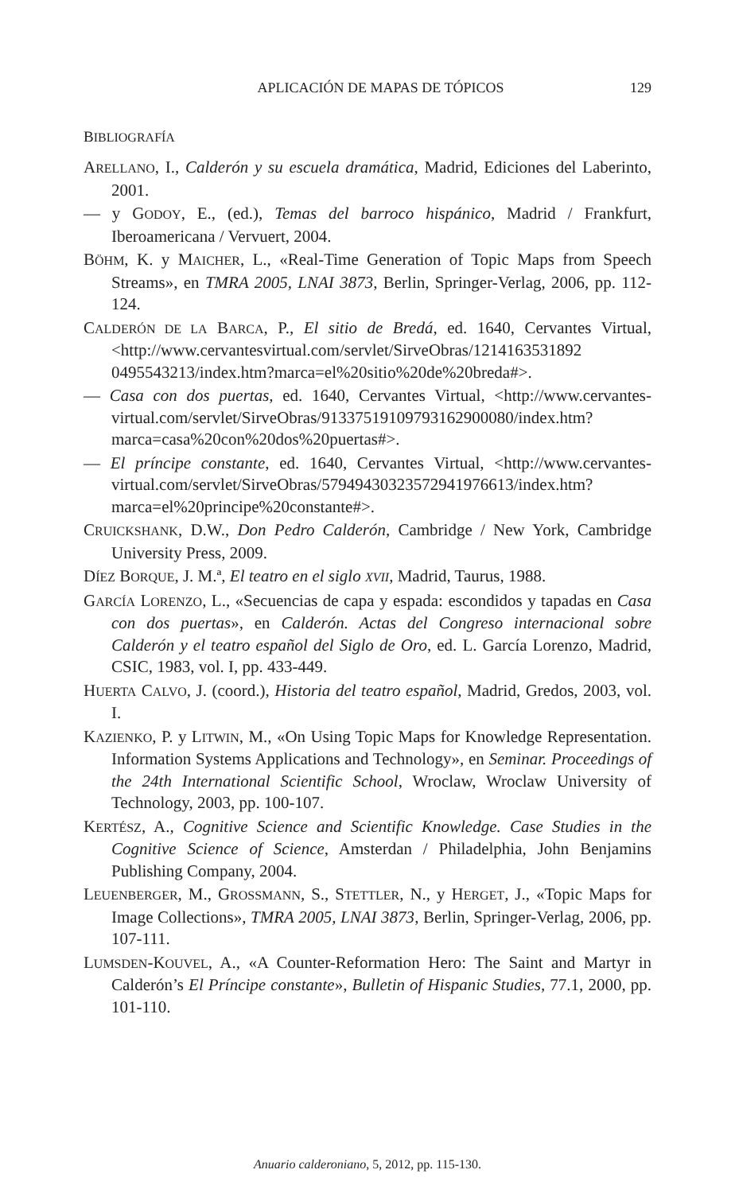APLICACIÓN DE MAPAS DE TÓPICOS 129
BIBLIOGRAFÍA
ARELLANO, I., Calderón y su escuela dramática, Madrid, Ediciones del Laberinto, 2001.
— y GODOY, E., (ed.), Temas del barroco hispánico, Madrid / Frankfurt, Iberoamericana / Vervuert, 2004.
BÖHM, K. y MAICHER, L., «Real-Time Generation of Topic Maps from Speech Streams», en TMRA 2005, LNAI 3873, Berlin, Springer-Verlag, 2006, pp. 112-124.
CALDERÓN DE LA BARCA, P., El sitio de Bredá, ed. 1640, Cervantes Virtual, <http://www.cervantesvirtual.com/servlet/SirveObras/1214163531892 0495543213/index.htm?marca=el%20sitio%20de%20breda#>.
— Casa con dos puertas, ed. 1640, Cervantes Virtual, <http://www.cervantes-virtual.com/servlet/SirveObras/91337519109793162900080/index.htm? marca=casa%20con%20dos%20puertas#>.
— El príncipe constante, ed. 1640, Cervantes Virtual, <http://www.cervantes-virtual.com/servlet/SirveObras/57949430323572941976613/index.htm? marca=el%20principe%20constante#>.
CRUICKSHANK, D.W., Don Pedro Calderón, Cambridge / New York, Cambridge University Press, 2009.
DÍEZ BORQUE, J. M.ª, El teatro en el siglo XVII, Madrid, Taurus, 1988.
GARCÍA LORENZO, L., «Secuencias de capa y espada: escondidos y tapadas en Casa con dos puertas», en Calderón. Actas del Congreso internacional sobre Calderón y el teatro español del Siglo de Oro, ed. L. García Lorenzo, Madrid, CSIC, 1983, vol. I, pp. 433-449.
HUERTA CALVO, J. (coord.), Historia del teatro español, Madrid, Gredos, 2003, vol. I.
KAZIENKO, P. y LITWIN, M., «On Using Topic Maps for Knowledge Representation. Information Systems Applications and Technology», en Seminar. Proceedings of the 24th International Scientific School, Wroclaw, Wroclaw University of Technology, 2003, pp. 100-107.
KERTÉSZ, A., Cognitive Science and Scientific Knowledge. Case Studies in the Cognitive Science of Science, Amsterdan / Philadelphia, John Benjamins Publishing Company, 2004.
LEUENBERGER, M., GROSSMANN, S., STETTLER, N., y HERGET, J., «Topic Maps for Image Collections», TMRA 2005, LNAI 3873, Berlin, Springer-Verlag, 2006, pp. 107-111.
LUMSDEN-KOUVEL, A., «A Counter-Reformation Hero: The Saint and Martyr in Calderón’s El Príncipe constante», Bulletin of Hispanic Studies, 77.1, 2000, pp. 101-110.
Anuario calderoniano, 5, 2012, pp. 115-130.